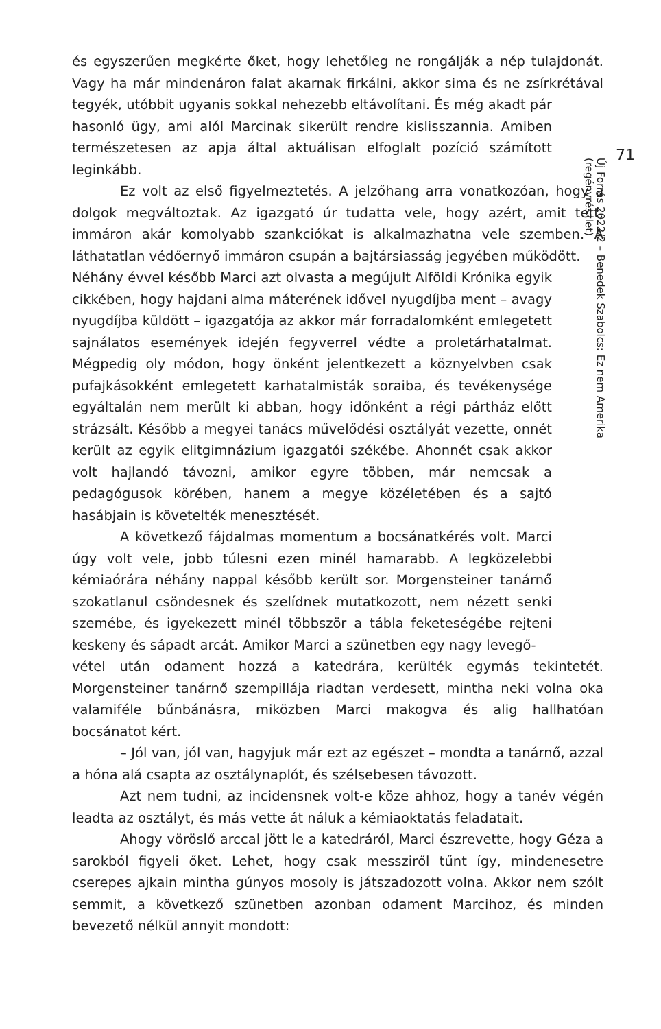és egyszerűen megkérte őket, hogy lehetőleg ne rongálják a nép tulajdonát. Vagy ha már mindenáron falat akarnak firkálni, akkor sima és ne zsírkrétával tegyék, utóbbit ugyanis sokkal nehezebb eltávolítani. És még akadt pár
hasonló ügy, ami alól Marcinak sikerült rendre kislisszannia. Amiben természetesen az apja által aktuálisan elfoglalt pozíció számított leginkább.
Ez volt az első figyelmeztetés. A jelzőhang arra vonatkozóan, hogy a dolgok megváltoztak. Az igazgató úr tudatta vele, hogy azért, amit tett, immáron akár komolyabb szankciókat is alkalmazhatna vele szemben. A láthatatlan védőernyő immáron csupán a bajtársiasság jegyében működött.
Néhány évvel később Marci azt olvasta a megújult Alföldi Krónika egyik cikkében, hogy hajdani alma máterének idővel nyugdíjba ment – avagy nyugdíjba küldött – igazgatója az akkor már forradalomként emlegetett sajnálatos események idején fegyverrel védte a proletárhatalmat. Mégpedig oly módon, hogy önként jelentkezett a köznyelvben csak pufajkásokként emlegetett karhatalmisták soraiba, és tevékenysége egyáltalán nem merült ki abban, hogy időnként a régi pártház előtt strázsált. Később a megyei tanács művelődési osztályát vezette, onnét került az egyik elitgimnázium igazgatói székébe. Ahonnét csak akkor volt hajlandó távozni, amikor egyre többen, már nemcsak a pedagógusok körében, hanem a megye közéletében és a sajtó hasábjain is követelték menesztését.
A következő fájdalmas momentum a bocsánatkérés volt. Marci úgy volt vele, jobb túlesni ezen minél hamarabb. A legközelebbi kémiaórára néhány nappal később került sor. Morgensteiner tanárnő szokatlanul csöndesnek és szelídnek mutatkozott, nem nézett senki szemébe, és igyekezett minél többször a tábla feketeségébe rejteni keskeny és sápadt arcát. Amikor Marci a szünetben egy nagy levegő-
vétel után odament hozzá a katedrára, kerülték egymás tekintetét. Morgensteiner tanárnő szempillája riadtan verdesett, mintha neki volna oka valamiféle bűnbánásra, miközben Marci makogva és alig hallhatóan bocsánatot kért.
– Jól van, jól van, hagyjuk már ezt az egészet – mondta a tanárnő, azzal a hóna alá csapta az osztálynaplót, és szélsebesen távozott.
Azt nem tudni, az incidensnek volt-e köze ahhoz, hogy a tanév végén leadta az osztályt, és más vette át náluk a kémiaoktatás feladatait.
Ahogy vöröslő arccal jött le a katedráról, Marci észrevette, hogy Géza a sarokból figyeli őket. Lehet, hogy csak messziről tűnt így, mindenesetre cserepes ajkain mintha gúnyos mosoly is játszadozott volna. Akkor nem szólt semmit, a következő szünetben azonban odament Marcihoz, és minden bevezető nélkül annyit mondott:
71
Új Forrás 2022/2 – Benedek Szabolcs: Ez nem Amerika
(regényrészlet)